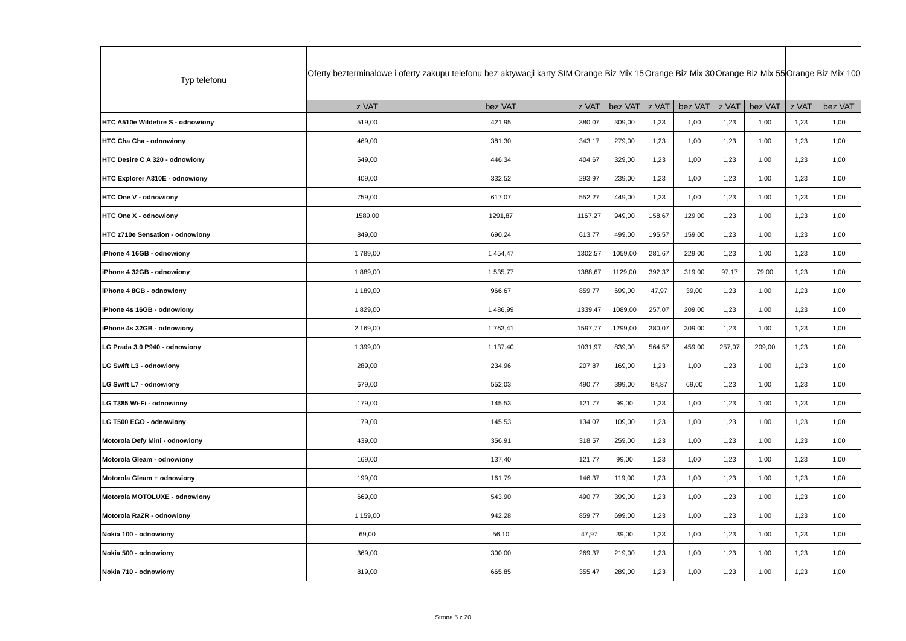| Typ telefonu | Oferty bezterminalowe i oferty zakupu telefonu bez aktywacji karty SIM | | Orange Biz Mix 15 | | Orange Biz Mix 30 | | Orange Biz Mix 55 | | Orange Biz Mix 100 | |
| --- | --- | --- | --- | --- | --- | --- | --- | --- | --- | --- |
| | z VAT | bez VAT | z VAT | bez VAT | z VAT | bez VAT | z VAT | bez VAT | z VAT | bez VAT |
| HTC A510e Wildefire S - odnowiony | 519,00 | 421,95 | 380,07 | 309,00 | 1,23 | 1,00 | 1,23 | 1,00 | 1,23 | 1,00 |
| HTC Cha Cha - odnowiony | 469,00 | 381,30 | 343,17 | 279,00 | 1,23 | 1,00 | 1,23 | 1,00 | 1,23 | 1,00 |
| HTC Desire C A 320 - odnowiony | 549,00 | 446,34 | 404,67 | 329,00 | 1,23 | 1,00 | 1,23 | 1,00 | 1,23 | 1,00 |
| HTC Explorer A310E - odnowiony | 409,00 | 332,52 | 293,97 | 239,00 | 1,23 | 1,00 | 1,23 | 1,00 | 1,23 | 1,00 |
| HTC One V - odnowiony | 759,00 | 617,07 | 552,27 | 449,00 | 1,23 | 1,00 | 1,23 | 1,00 | 1,23 | 1,00 |
| HTC One X - odnowiony | 1589,00 | 1291,87 | 1167,27 | 949,00 | 158,67 | 129,00 | 1,23 | 1,00 | 1,23 | 1,00 |
| HTC z710e Sensation - odnowiony | 849,00 | 690,24 | 613,77 | 499,00 | 195,57 | 159,00 | 1,23 | 1,00 | 1,23 | 1,00 |
| iPhone 4 16GB - odnowiony | 1 789,00 | 1 454,47 | 1302,57 | 1059,00 | 281,67 | 229,00 | 1,23 | 1,00 | 1,23 | 1,00 |
| iPhone 4 32GB - odnowiony | 1 889,00 | 1 535,77 | 1388,67 | 1129,00 | 392,37 | 319,00 | 97,17 | 79,00 | 1,23 | 1,00 |
| iPhone 4 8GB - odnowiony | 1 189,00 | 966,67 | 859,77 | 699,00 | 47,97 | 39,00 | 1,23 | 1,00 | 1,23 | 1,00 |
| iPhone 4s 16GB - odnowiony | 1 829,00 | 1 486,99 | 1339,47 | 1089,00 | 257,07 | 209,00 | 1,23 | 1,00 | 1,23 | 1,00 |
| iPhone 4s 32GB - odnowiony | 2 169,00 | 1 763,41 | 1597,77 | 1299,00 | 380,07 | 309,00 | 1,23 | 1,00 | 1,23 | 1,00 |
| LG Prada 3.0 P940 - odnowiony | 1 399,00 | 1 137,40 | 1031,97 | 839,00 | 564,57 | 459,00 | 257,07 | 209,00 | 1,23 | 1,00 |
| LG Swift L3 - odnowiony | 289,00 | 234,96 | 207,87 | 169,00 | 1,23 | 1,00 | 1,23 | 1,00 | 1,23 | 1,00 |
| LG Swift L7 - odnowiony | 679,00 | 552,03 | 490,77 | 399,00 | 84,87 | 69,00 | 1,23 | 1,00 | 1,23 | 1,00 |
| LG T385 Wi-Fi - odnowiony | 179,00 | 145,53 | 121,77 | 99,00 | 1,23 | 1,00 | 1,23 | 1,00 | 1,23 | 1,00 |
| LG T500 EGO - odnowiony | 179,00 | 145,53 | 134,07 | 109,00 | 1,23 | 1,00 | 1,23 | 1,00 | 1,23 | 1,00 |
| Motorola Defy Mini - odnowiony | 439,00 | 356,91 | 318,57 | 259,00 | 1,23 | 1,00 | 1,23 | 1,00 | 1,23 | 1,00 |
| Motorola Gleam - odnowiony | 169,00 | 137,40 | 121,77 | 99,00 | 1,23 | 1,00 | 1,23 | 1,00 | 1,23 | 1,00 |
| Motorola Gleam + odnowiony | 199,00 | 161,79 | 146,37 | 119,00 | 1,23 | 1,00 | 1,23 | 1,00 | 1,23 | 1,00 |
| Motorola MOTOLUXE - odnowiony | 669,00 | 543,90 | 490,77 | 399,00 | 1,23 | 1,00 | 1,23 | 1,00 | 1,23 | 1,00 |
| Motorola RaZR - odnowiony | 1 159,00 | 942,28 | 859,77 | 699,00 | 1,23 | 1,00 | 1,23 | 1,00 | 1,23 | 1,00 |
| Nokia 100 - odnowiony | 69,00 | 56,10 | 47,97 | 39,00 | 1,23 | 1,00 | 1,23 | 1,00 | 1,23 | 1,00 |
| Nokia 500 - odnowiony | 369,00 | 300,00 | 269,37 | 219,00 | 1,23 | 1,00 | 1,23 | 1,00 | 1,23 | 1,00 |
| Nokia 710 - odnowiony | 819,00 | 665,85 | 355,47 | 289,00 | 1,23 | 1,00 | 1,23 | 1,00 | 1,23 | 1,00 |
Strona 5 z 20